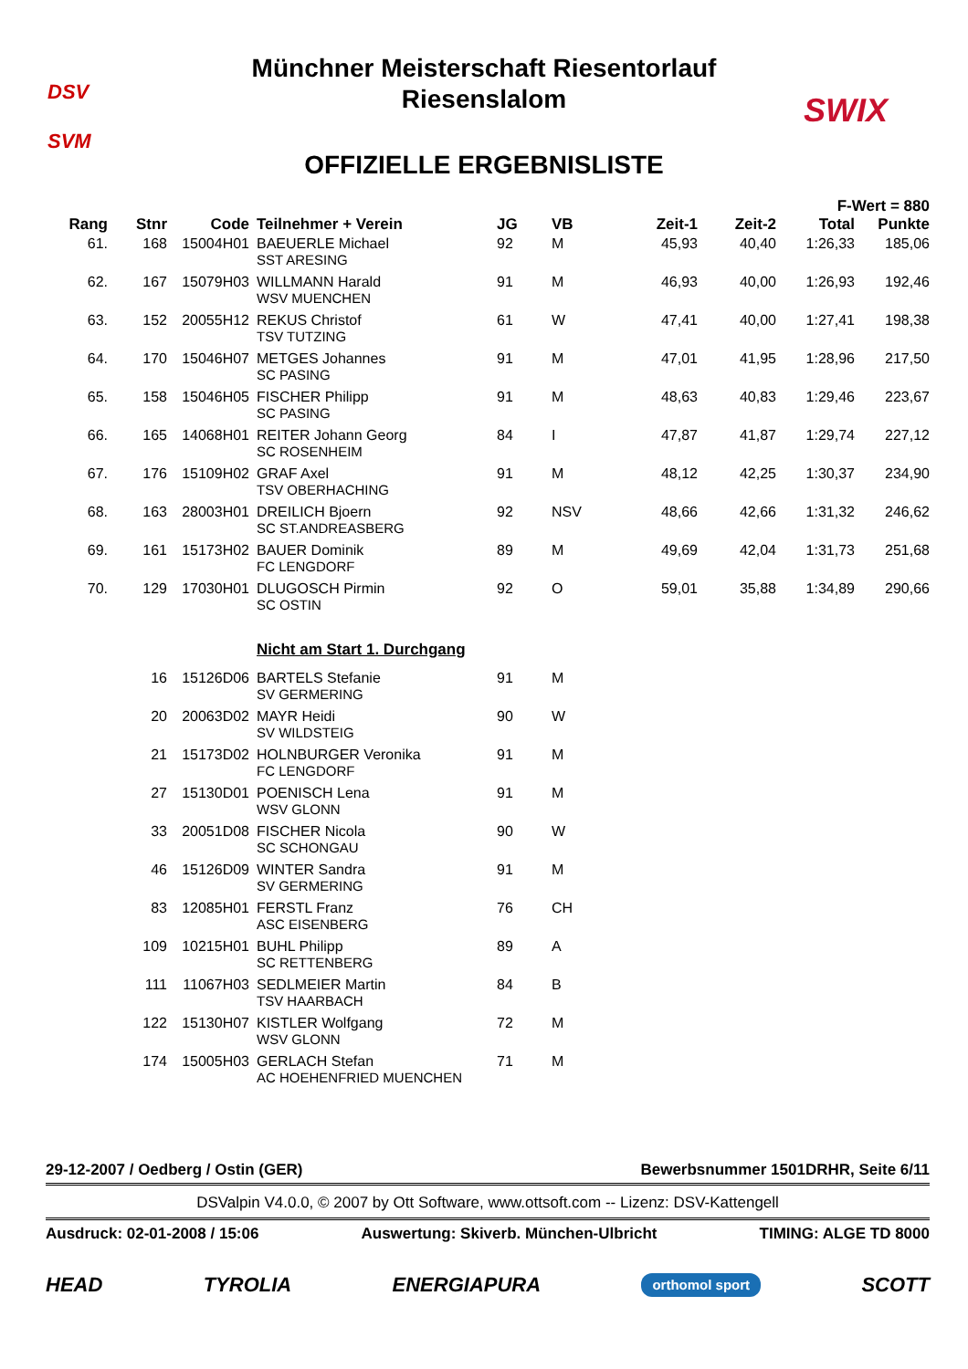DSV
SVM
Münchner Meisterschaft Riesentorlauf
Riesenslalom
SWIX
OFFIZIELLE ERGEBNISLISTE
| | | | | | | | | F-Wert = 880 | |
| --- | --- | --- | --- | --- | --- | --- | --- | --- | --- |
| Rang | Stnr | Code | Teilnehmer + Verein | JG | VB | Zeit-1 | Zeit-2 | Total | Punkte |
| 61. | 168 | 15004H01 | BAEUERLE Michael SST ARESING | 92 | M | 45,93 | 40,40 | 1:26,33 | 185,06 |
| 62. | 167 | 15079H03 | WILLMANN Harald WSV MUENCHEN | 91 | M | 46,93 | 40,00 | 1:26,93 | 192,46 |
| 63. | 152 | 20055H12 | REKUS Christof TSV TUTZING | 61 | W | 47,41 | 40,00 | 1:27,41 | 198,38 |
| 64. | 170 | 15046H07 | METGES Johannes SC PASING | 91 | M | 47,01 | 41,95 | 1:28,96 | 217,50 |
| 65. | 158 | 15046H05 | FISCHER Philipp SC PASING | 91 | M | 48,63 | 40,83 | 1:29,46 | 223,67 |
| 66. | 165 | 14068H01 | REITER Johann Georg SC ROSENHEIM | 84 | I | 47,87 | 41,87 | 1:29,74 | 227,12 |
| 67. | 176 | 15109H02 | GRAF Axel TSV OBERHACHING | 91 | M | 48,12 | 42,25 | 1:30,37 | 234,90 |
| 68. | 163 | 28003H01 | DREILICH Bjoern SC ST.ANDREASBERG | 92 | NSV | 48,66 | 42,66 | 1:31,32 | 246,62 |
| 69. | 161 | 15173H02 | BAUER Dominik FC LENGDORF | 89 | M | 49,69 | 42,04 | 1:31,73 | 251,68 |
| 70. | 129 | 17030H01 | DLUGOSCH Pirmin SC OSTIN | 92 | O | 59,01 | 35,88 | 1:34,89 | 290,66 |
| | | | Nicht am Start 1. Durchgang | | | | | | |
| | 16 | 15126D06 | BARTELS Stefanie SV GERMERING | 91 | M | | | | |
| | 20 | 20063D02 | MAYR Heidi SV WILDSTEIG | 90 | W | | | | |
| | 21 | 15173D02 | HOLNBURGER Veronika FC LENGDORF | 91 | M | | | | |
| | 27 | 15130D01 | POENISCH Lena WSV GLONN | 91 | M | | | | |
| | 33 | 20051D08 | FISCHER Nicola SC SCHONGAU | 90 | W | | | | |
| | 46 | 15126D09 | WINTER Sandra SV GERMERING | 91 | M | | | | |
| | 83 | 12085H01 | FERSTL Franz ASC EISENBERG | 76 | CH | | | | |
| | 109 | 10215H01 | BUHL Philipp SC RETTENBERG | 89 | A | | | | |
| | 111 | 11067H03 | SEDLMEIER Martin TSV HAARBACH | 84 | B | | | | |
| | 122 | 15130H07 | KISTLER Wolfgang WSV GLONN | 72 | M | | | | |
| | 174 | 15005H03 | GERLACH Stefan AC HOEHENFRIED MUENCHEN | 71 | M | | | | |
29-12-2007 / Oedberg / Ostin (GER) Bewerbsnummer 1501DRHR, Seite 6/11
DSValpin V4.0.0, © 2007 by Ott Software, www.ottsoft.com -- Lizenz: DSV-Kattengell
Ausdruck: 02-01-2008 / 15:06 Auswertung: Skiverb. München-Ulbricht TIMING: ALGE TD 8000
HEAD TYROLIA ENERGIAPURA orthomol sport SCOTT